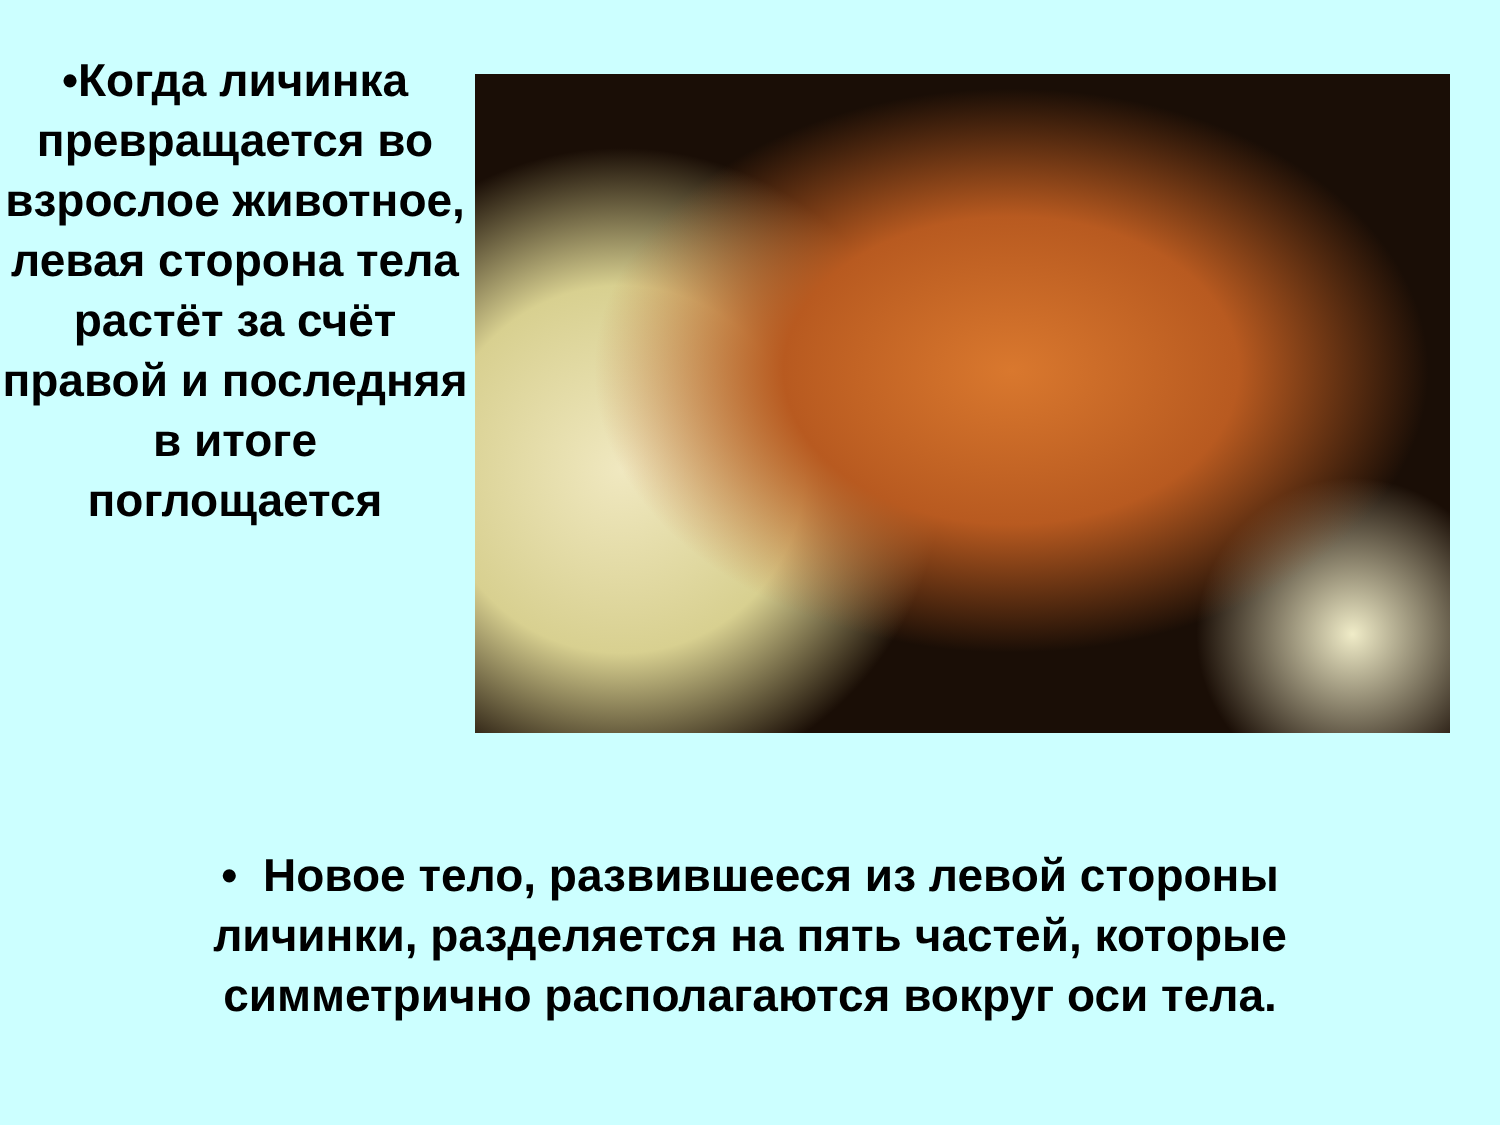•Когда личинка превращается во взрослое животное, левая сторона тела растёт за счёт правой и последняя в итоге поглощается
• Новое тело, развившееся из левой стороны личинки, разделяется на пять частей, которые симметрично располагаются вокруг оси тела.